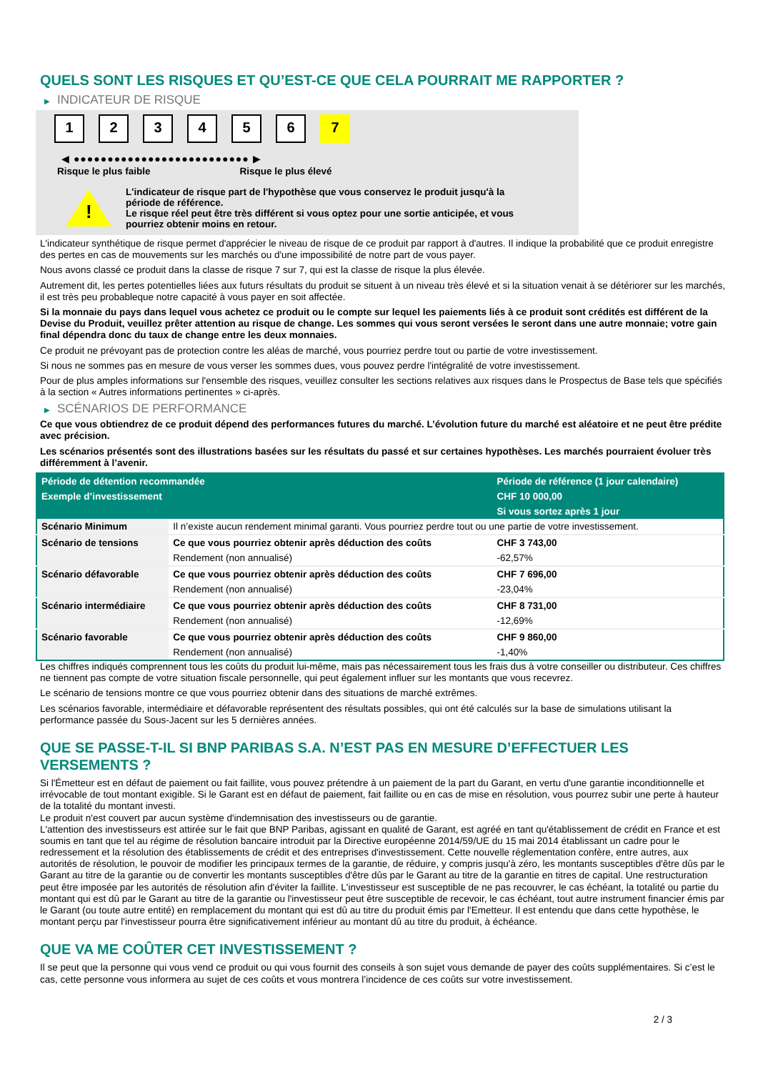QUELS SONT LES RISQUES ET QU’EST-CE QUE CELA POURRAIT ME RAPPORTER ?
▶ INDICATEUR DE RISQUE
1 2 3 4 5 6 7
◀ ●●●●●●●●●●●●●●●●●●●●●●●●●● ▶
Risque le plus faible Risque le plus élevé
!
L'indicateur de risque part de l'hypothèse que vous conservez le produit jusqu'à la
période de référence.
Le risque réel peut être très différent si vous optez pour une sortie anticipée, et vous
pourriez obtenir moins en retour.
L'indicateur synthétique de risque permet d'apprécier le niveau de risque de ce produit par rapport à d'autres. Il indique la probabilité que ce produit enregistre des pertes en cas de mouvements sur les marchés ou d'une impossibilité de notre part de vous payer.
Nous avons classé ce produit dans la classe de risque 7 sur 7, qui est la classe de risque la plus élevée.
Autrement dit, les pertes potentielles liées aux futurs résultats du produit se situent à un niveau très élevé et si la situation venait à se détériorer sur les marchés, il est très peu probableque notre capacité à vous payer en soit affectée.
Si la monnaie du pays dans lequel vous achetez ce produit ou le compte sur lequel les paiements liés à ce produit sont crédités est différent de la Devise du Produit, veuillez prêter attention au risque de change. Les sommes qui vous seront versées le seront dans une autre monnaie; votre gain final dépendra donc du taux de change entre les deux monnaies.
Ce produit ne prévoyant pas de protection contre les aléas de marché, vous pourriez perdre tout ou partie de votre investissement.
Si nous ne sommes pas en mesure de vous verser les sommes dues, vous pouvez perdre l'intégralité de votre investissement.
Pour de plus amples informations sur l'ensemble des risques, veuillez consulter les sections relatives aux risques dans le Prospectus de Base tels que spécifiés à la section « Autres informations pertinentes » ci-après.
▶ SCÉNARIOS DE PERFORMANCE
Ce que vous obtiendrez de ce produit dépend des performances futures du marché. L’évolution future du marché est aléatoire et ne peut être prédite avec précision.
Les scénarios présentés sont des illustrations basées sur les résultats du passé et sur certaines hypothèses. Les marchés pourraient évoluer très différemment à l’avenir.
| Période de détention recommandée | | Période de référence (1 jour calendaire) |
| --- | --- | --- |
| Exemple d’investissement | | CHF 10 000,00 |
| | | Si vous sortez après 1 jour |
| Scénario Minimum | Il n’existe aucun rendement minimal garanti. Vous pourriez perdre tout ou une partie de votre investissement. | |
| Scénario de tensions | Ce que vous pourriez obtenir après déduction des coûts | CHF 3 743,00 |
| | Rendement (non annualisé) | -62,57% |
| Scénario défavorable | Ce que vous pourriez obtenir après déduction des coûts | CHF 7 696,00 |
| | Rendement (non annualisé) | -23,04% |
| Scénario intermédiaire | Ce que vous pourriez obtenir après déduction des coûts | CHF 8 731,00 |
| | Rendement (non annualisé) | -12,69% |
| Scénario favorable | Ce que vous pourriez obtenir après déduction des coûts | CHF 9 860,00 |
| | Rendement (non annualisé) | -1,40% |
Les chiffres indiqués comprennent tous les coûts du produit lui-même, mais pas nécessairement tous les frais dus à votre conseiller ou distributeur. Ces chiffres ne tiennent pas compte de votre situation fiscale personnelle, qui peut également influer sur les montants que vous recevrez.
Le scénario de tensions montre ce que vous pourriez obtenir dans des situations de marché extrêmes.
Les scénarios favorable, intermédiaire et défavorable représentent des résultats possibles, qui ont été calculés sur la base de simulations utilisant la performance passée du Sous-Jacent sur les 5 dernières années.
QUE SE PASSE-T-IL SI BNP PARIBAS S.A. N’EST PAS EN MESURE D’EFFECTUER LES VERSEMENTS ?
Si l'Émetteur est en défaut de paiement ou fait faillite, vous pouvez prétendre à un paiement de la part du Garant, en vertu d'une garantie inconditionnelle et irrévocable de tout montant exigible. Si le Garant est en défaut de paiement, fait faillite ou en cas de mise en résolution, vous pourrez subir une perte à hauteur de la totalité du montant investi.
Le produit n'est couvert par aucun système d'indemnisation des investisseurs ou de garantie.
L'attention des investisseurs est attirée sur le fait que BNP Paribas, agissant en qualité de Garant, est agréé en tant qu'établissement de crédit en France et est soumis en tant que tel au régime de résolution bancaire introduit par la Directive européenne 2014/59/UE du 15 mai 2014 établissant un cadre pour le redressement et la résolution des établissements de crédit et des entreprises d'investissement. Cette nouvelle réglementation confère, entre autres, aux autorités de résolution, le pouvoir de modifier les principaux termes de la garantie, de réduire, y compris jusqu'à zéro, les montants susceptibles d'être dûs par le Garant au titre de la garantie ou de convertir les montants susceptibles d'être dûs par le Garant au titre de la garantie en titres de capital. Une restructuration peut être imposée par les autorités de résolution afin d'éviter la faillite. L'investisseur est susceptible de ne pas recouvrer, le cas échéant, la totalité ou partie du montant qui est dû par le Garant au titre de la garantie ou l'investisseur peut être susceptible de recevoir, le cas échéant, tout autre instrument financier émis par le Garant (ou toute autre entité) en remplacement du montant qui est dû au titre du produit émis par l'Emetteur. Il est entendu que dans cette hypothèse, le montant perçu par l'investisseur pourra être significativement inférieur au montant dû au titre du produit, à échéance.
QUE VA ME COÛTER CET INVESTISSEMENT ?
Il se peut que la personne qui vous vend ce produit ou qui vous fournit des conseils à son sujet vous demande de payer des coûts supplémentaires. Si c’est le cas, cette personne vous informera au sujet de ces coûts et vous montrera l’incidence de ces coûts sur votre investissement.
2 / 3